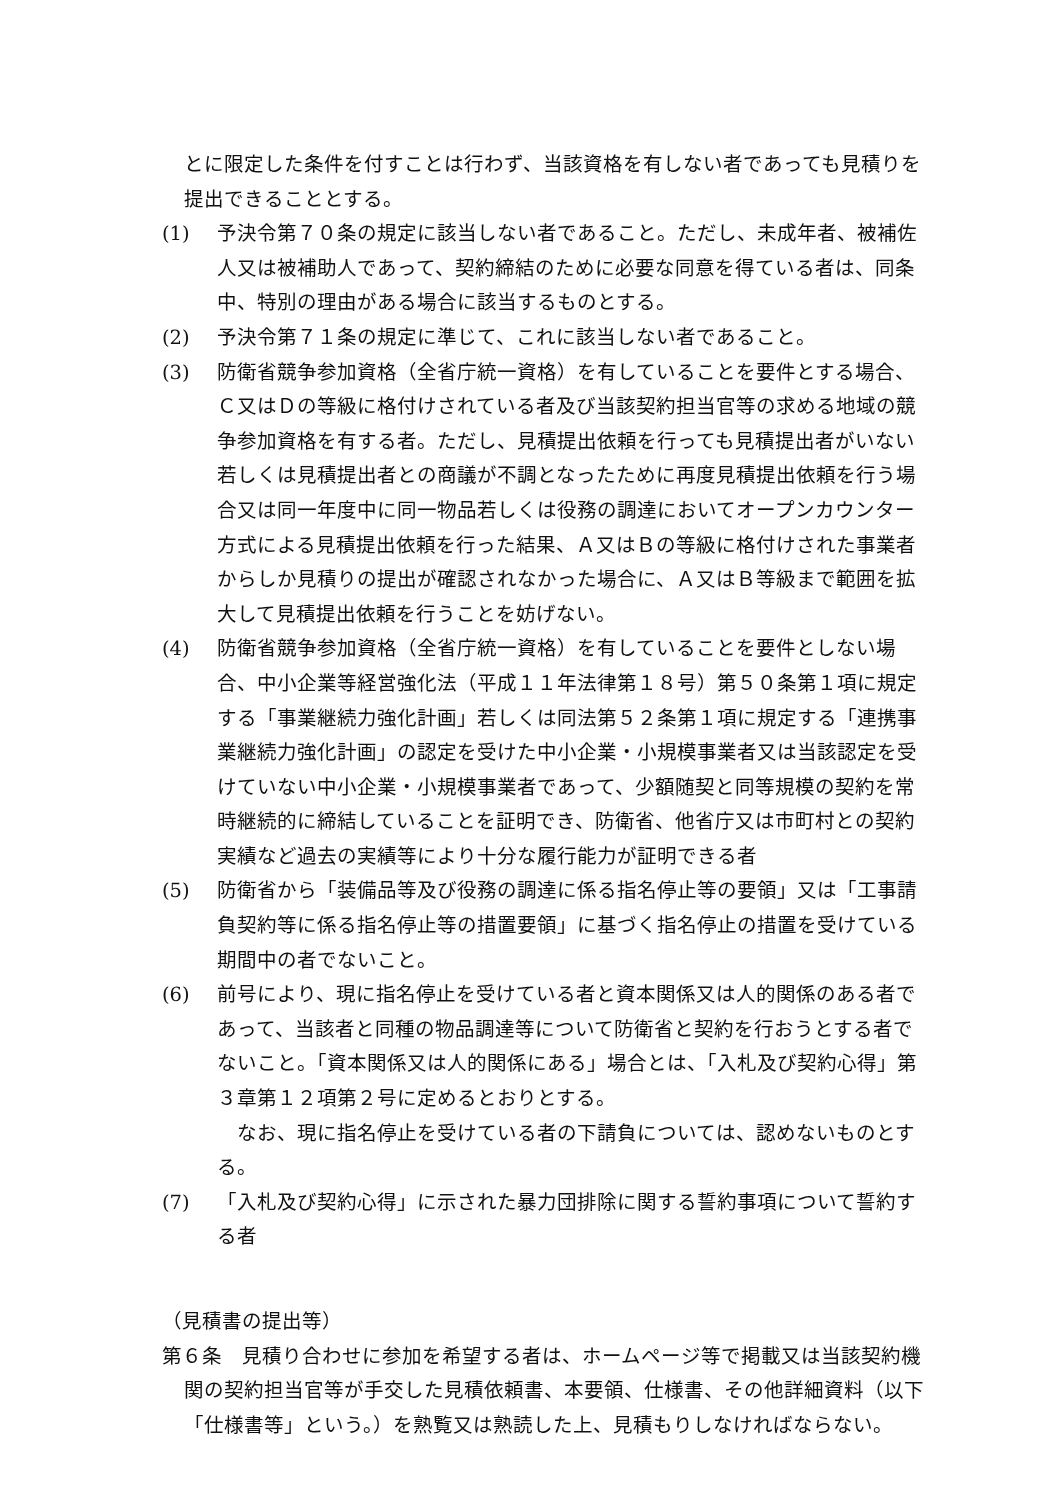とに限定した条件を付すことは行わず、当該資格を有しない者であっても見積りを提出できることとする。
(1) 予決令第７０条の規定に該当しない者であること。ただし、未成年者、被補佐人又は被補助人であって、契約締結のために必要な同意を得ている者は、同条中、特別の理由がある場合に該当するものとする。
(2) 予決令第７１条の規定に準じて、これに該当しない者であること。
(3) 防衛省競争参加資格（全省庁統一資格）を有していることを要件とする場合、Ｃ又はＤの等級に格付けされている者及び当該契約担当官等の求める地域の競争参加資格を有する者。ただし、見積提出依頼を行っても見積提出者がいない若しくは見積提出者との商議が不調となったために再度見積提出依頼を行う場合又は同一年度中に同一物品若しくは役務の調達においてオープンカウンター方式による見積提出依頼を行った結果、Ａ又はＢの等級に格付けされた事業者からしか見積りの提出が確認されなかった場合に、Ａ又はＢ等級まで範囲を拡大して見積提出依頼を行うことを妨げない。
(4) 防衛省競争参加資格（全省庁統一資格）を有していることを要件としない場合、中小企業等経営強化法（平成１１年法律第１８号）第５０条第１項に規定する「事業継続力強化計画」若しくは同法第５２条第１項に規定する「連携事業継続力強化計画」の認定を受けた中小企業・小規模事業者又は当該認定を受けていない中小企業・小規模事業者であって、少額随契と同等規模の契約を常時継続的に締結していることを証明でき、防衛省、他省庁又は市町村との契約実績など過去の実績等により十分な履行能力が証明できる者
(5) 防衛省から「装備品等及び役務の調達に係る指名停止等の要領」又は「工事請負契約等に係る指名停止等の措置要領」に基づく指名停止の措置を受けている期間中の者でないこと。
(6) 前号により、現に指名停止を受けている者と資本関係又は人的関係のある者であって、当該者と同種の物品調達等について防衛省と契約を行おうとする者でないこと。「資本関係又は人的関係にある」場合とは、「入札及び契約心得」第３章第１２項第２号に定めるとおりとする。
　なお、現に指名停止を受けている者の下請負については、認めないものとする。
(7) 「入札及び契約心得」に示された暴力団排除に関する誓約事項について誓約する者
（見積書の提出等）
第６条　見積り合わせに参加を希望する者は、ホームページ等で掲載又は当該契約機関の契約担当官等が手交した見積依頼書、本要領、仕様書、その他詳細資料（以下「仕様書等」という。）を熟覧又は熟読した上、見積もりしなければならない。